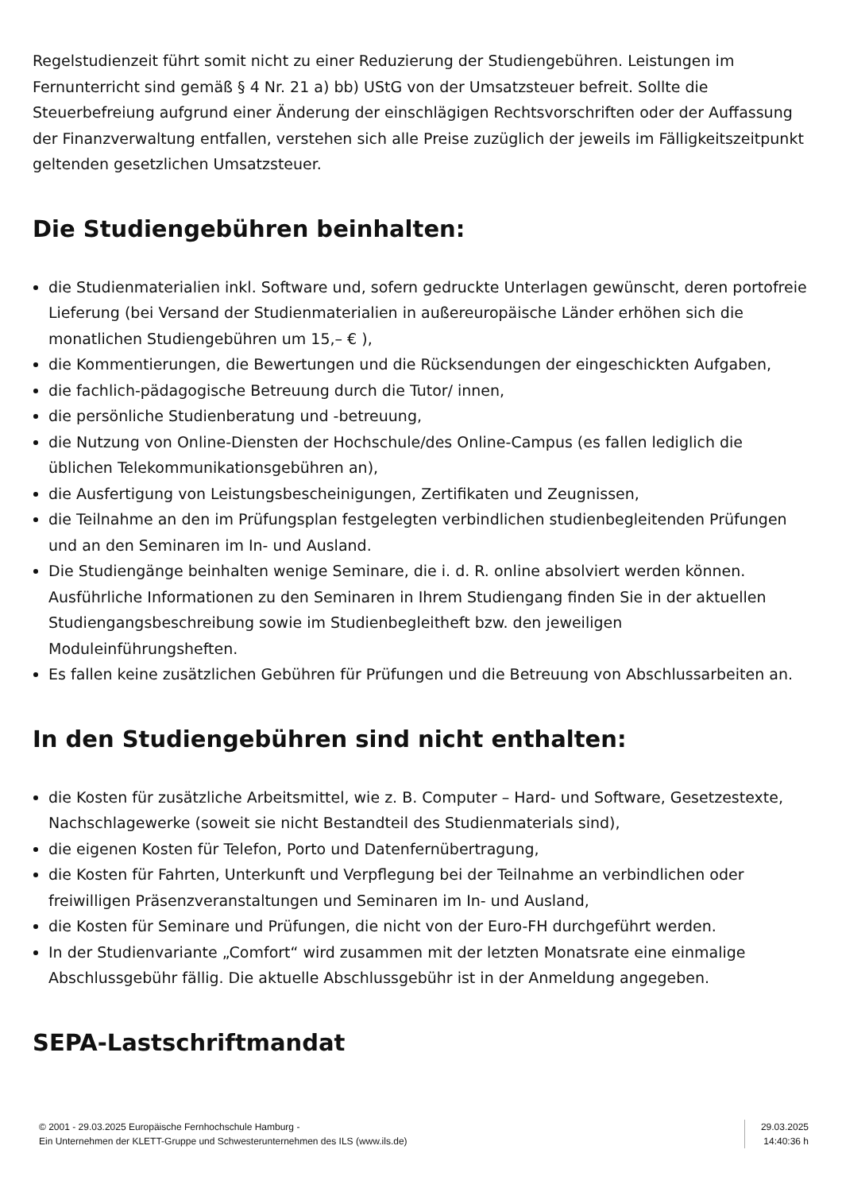Regelstudienzeit führt somit nicht zu einer Reduzierung der Studiengebühren. Leistungen im Fernunterricht sind gemäß § 4 Nr. 21 a) bb) UStG von der Umsatzsteuer befreit. Sollte die Steuerbefreiung aufgrund einer Änderung der einschlägigen Rechtsvorschriften oder der Auffassung der Finanzverwaltung entfallen, verstehen sich alle Preise zuzüglich der jeweils im Fälligkeitszeitpunkt geltenden gesetzlichen Umsatzsteuer.
Die Studiengebühren beinhalten:
die Studienmaterialien inkl. Software und, sofern gedruckte Unterlagen gewünscht, deren portofreie Lieferung (bei Versand der Studienmaterialien in außereuropäische Länder erhöhen sich die monatlichen Studiengebühren um 15,– € ),
die Kommentierungen, die Bewertungen und die Rücksendungen der eingeschickten Aufgaben,
die fachlich-pädagogische Betreuung durch die Tutor/ innen,
die persönliche Studienberatung und -betreuung,
die Nutzung von Online-Diensten der Hochschule/des Online-Campus (es fallen lediglich die üblichen Telekommunikationsgebühren an),
die Ausfertigung von Leistungsbescheinigungen, Zertifikaten und Zeugnissen,
die Teilnahme an den im Prüfungsplan festgelegten verbindlichen studienbegleitenden Prüfungen und an den Seminaren im In- und Ausland.
Die Studiengänge beinhalten wenige Seminare, die i. d. R. online absolviert werden können. Ausführliche Informationen zu den Seminaren in Ihrem Studiengang finden Sie in der aktuellen Studiengangsbeschreibung sowie im Studienbegleitheft bzw. den jeweiligen Moduleinführungsheften.
Es fallen keine zusätzlichen Gebühren für Prüfungen und die Betreuung von Abschlussarbeiten an.
In den Studiengebühren sind nicht enthalten:
die Kosten für zusätzliche Arbeitsmittel, wie z. B. Computer – Hard- und Software, Gesetzestexte, Nachschlagewerke (soweit sie nicht Bestandteil des Studienmaterials sind),
die eigenen Kosten für Telefon, Porto und Datenfernübertragung,
die Kosten für Fahrten, Unterkunft und Verpflegung bei der Teilnahme an verbindlichen oder freiwilligen Präsenzveranstaltungen und Seminaren im In- und Ausland,
die Kosten für Seminare und Prüfungen, die nicht von der Euro-FH durchgeführt werden.
In der Studienvariante „Comfort“ wird zusammen mit der letzten Monatsrate eine einmalige Abschlussgebühr fällig. Die aktuelle Abschlussgebühr ist in der Anmeldung angegeben.
SEPA-Lastschriftmandat
© 2001 - 29.03.2025 Europäische Fernhochschule Hamburg -
Ein Unternehmen der KLETT-Gruppe und Schwesterunternehmen des ILS (www.ils.de)
29.03.2025
14:40:36 h